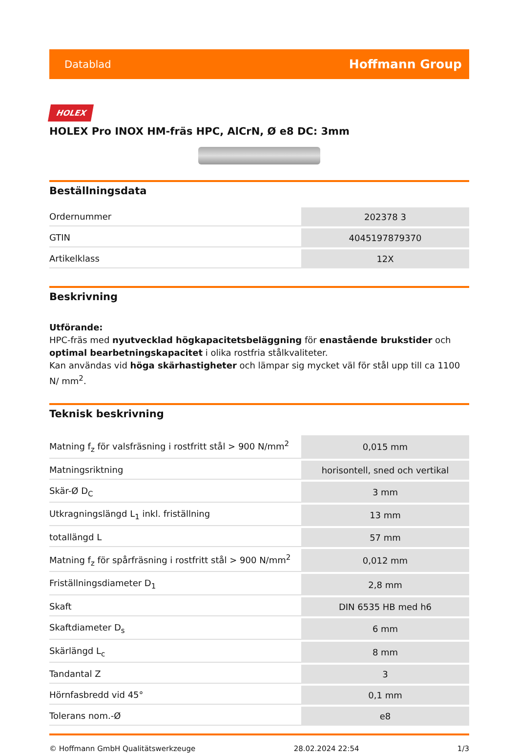Datablad Hoffmann Group
HOLEX
HOLEX Pro INOX HM-fräs HPC, AlCrN, Ø e8 DC: 3mm
Beställningsdata
| Ordernummer | 202378 3 |
| GTIN | 4045197879370 |
| Artikelklass | 12X |
Beskrivning
Utförande:
HPC-fräs med nyutvecklad högkapacitetsbeläggning för enastående brukstider och optimal bearbetningskapacitet i olika rostfria stålkvaliteter.
Kan användas vid höga skärhastigheter och lämpar sig mycket väl för stål upp till ca 1100 N/ mm<sup>2</sup>.
Teknisk beskrivning
| Matning f<sub>z</sub> för valsfräsning i rostfritt stål > 900 N/mm<sup>2</sup> | 0,015 mm |
| Matningsriktning | horisontell, sned och vertikal |
| Skär-Ø D<sub>C</sub> | 3 mm |
| Utkragningslängd L<sub>1</sub> inkl. friställning | 13 mm |
| totallängd L | 57 mm |
| Matning f<sub>z</sub> för spårfräsning i rostfritt stål > 900 N/mm<sup>2</sup> | 0,012 mm |
| Friställningsdiameter D<sub>1</sub> | 2,8 mm |
| Skaft | DIN 6535 HB med h6 |
| Skaftdiameter D<sub>s</sub> | 6 mm |
| Skärlängd L<sub>c</sub> | 8 mm |
| Tandantal Z | 3 |
| Hörnfasbredd vid 45° | 0,1 mm |
| Tolerans nom.-Ø | e8 |
© Hoffmann GmbH Qualitätswerkzeuge 28.02.2024 22:54 1/3